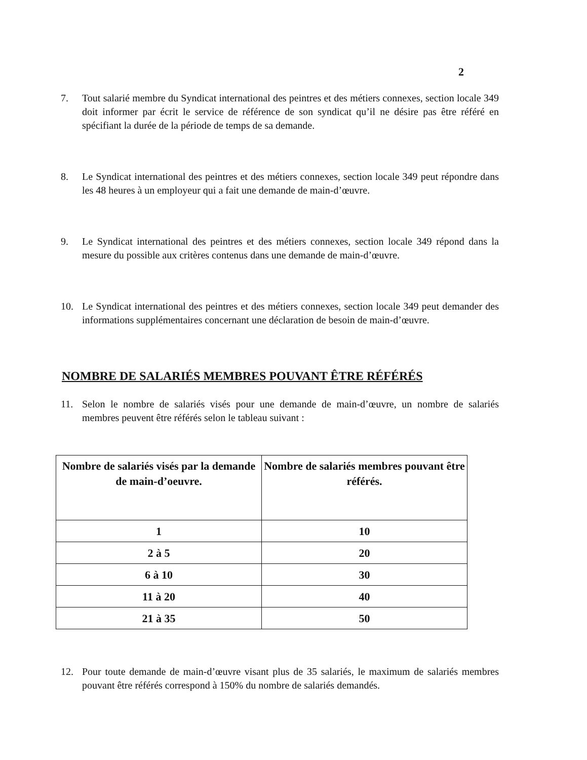2
7. Tout salarié membre du Syndicat international des peintres et des métiers connexes, section locale 349 doit informer par écrit le service de référence de son syndicat qu’il ne désire pas être référé en spécifiant la durée de la période de temps de sa demande.
8. Le Syndicat international des peintres et des métiers connexes, section locale 349 peut répondre dans les 48 heures à un employeur qui a fait une demande de main-d’œuvre.
9. Le Syndicat international des peintres et des métiers connexes, section locale 349 répond dans la mesure du possible aux critères contenus dans une demande de main-d’œuvre.
10. Le Syndicat international des peintres et des métiers connexes, section locale 349 peut demander des informations supplémentaires concernant une déclaration de besoin de main-d’œuvre.
NOMBRE DE SALARIÉS MEMBRES POUVANT ÊTRE RÉFÉRÉS
11. Selon le nombre de salariés visés pour une demande de main-d’œuvre, un nombre de salariés membres peuvent être référés selon le tableau suivant :
| Nombre de salariés visés par la demande de main-d’oeuvre. | Nombre de salariés membres pouvant être référés. |
| --- | --- |
| 1 | 10 |
| 2 à 5 | 20 |
| 6 à 10 | 30 |
| 11 à 20 | 40 |
| 21 à 35 | 50 |
12. Pour toute demande de main-d’œuvre visant plus de 35 salariés, le maximum de salariés membres pouvant être référés correspond à 150% du nombre de salariés demandés.